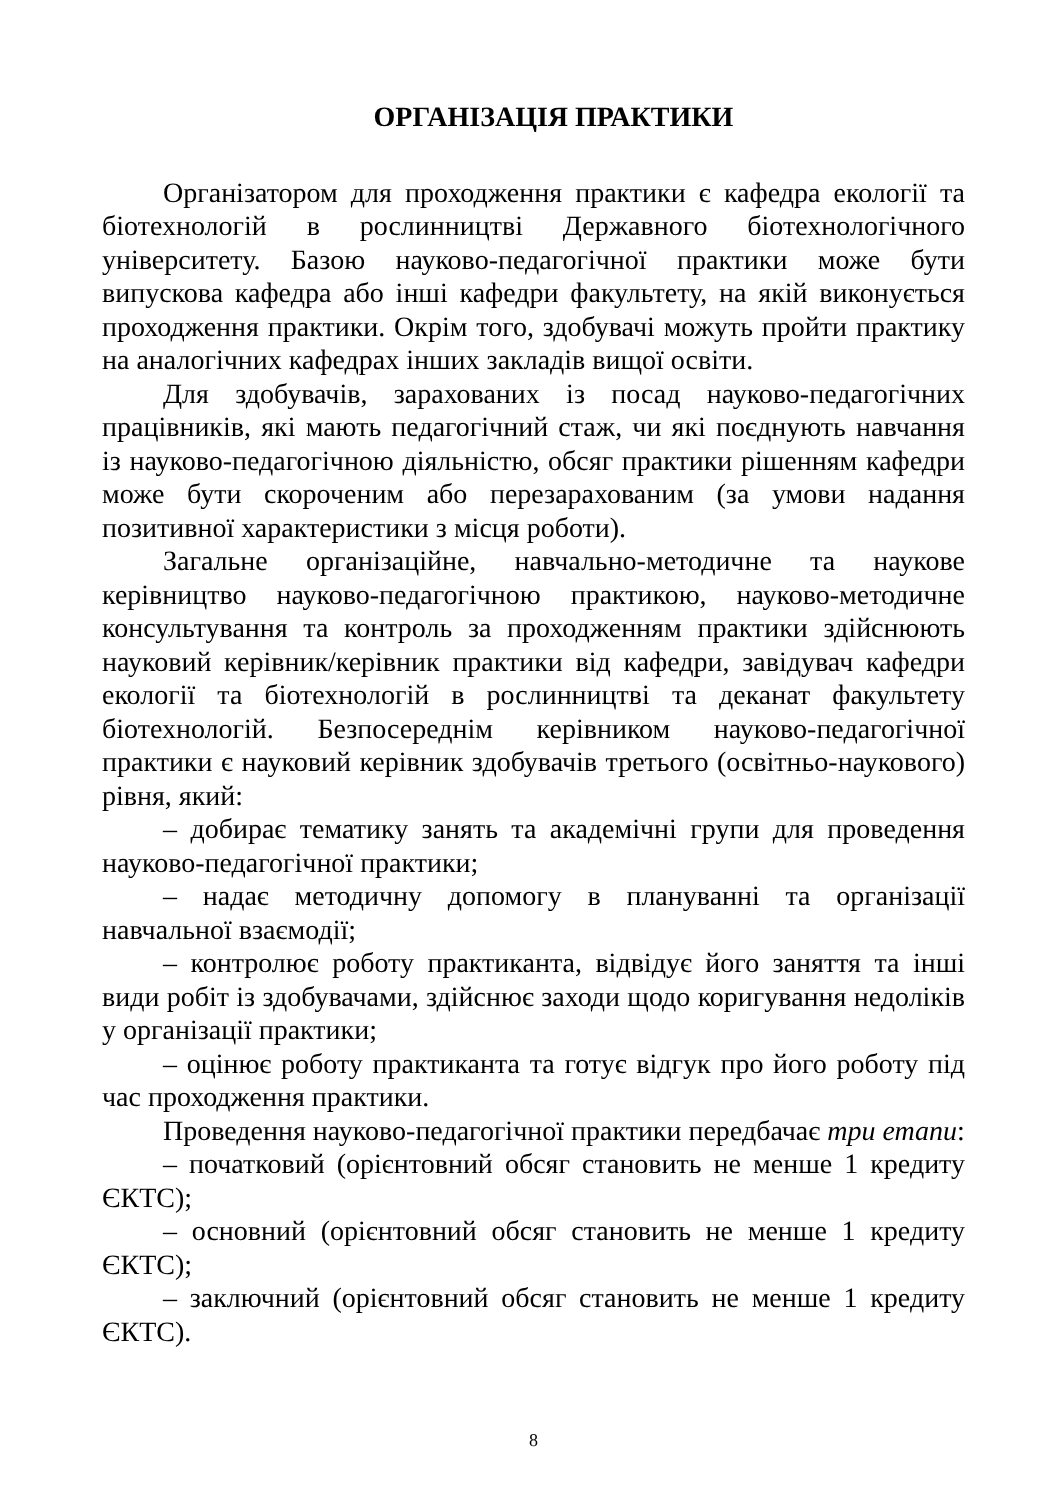ОРГАНІЗАЦІЯ ПРАКТИКИ
Організатором для проходження практики є кафедра екології та біотехнологій в рослинництві Державного біотехнологічного університету. Базою науково-педагогічної практики може бути випускова кафедра або інші кафедри факультету, на якій виконується проходження практики. Окрім того, здобувачі можуть пройти практику на аналогічних кафедрах інших закладів вищої освіти.
Для здобувачів, зарахованих із посад науково-педагогічних працівників, які мають педагогічний стаж, чи які поєднують навчання із науково-педагогічною діяльністю, обсяг практики рішенням кафедри може бути скороченим або перезарахованим (за умови надання позитивної характеристики з місця роботи).
Загальне організаційне, навчально-методичне та наукове керівництво науково-педагогічною практикою, науково-методичне консультування та контроль за проходженням практики здійснюють науковий керівник/керівник практики від кафедри, завідувач кафедри екології та біотехнологій в рослинництві та деканат факультету біотехнологій. Безпосереднім керівником науково-педагогічної практики є науковий керівник здобувачів третього (освітньо-наукового) рівня, який:
– добирає тематику занять та академічні групи для проведення науково-педагогічної практики;
– надає методичну допомогу в плануванні та організації навчальної взаємодії;
– контролює роботу практиканта, відвідує його заняття та інші види робіт із здобувачами, здійснює заходи щодо коригування недоліків у організації практики;
– оцінює роботу практиканта та готує відгук про його роботу під час проходження практики.
Проведення науково-педагогічної практики передбачає три етапи:
– початковий (орієнтовний обсяг становить не менше 1 кредиту ЄКТС);
– основний (орієнтовний обсяг становить не менше 1 кредиту ЄКТС);
– заключний (орієнтовний обсяг становить не менше 1 кредиту ЄКТС).
8